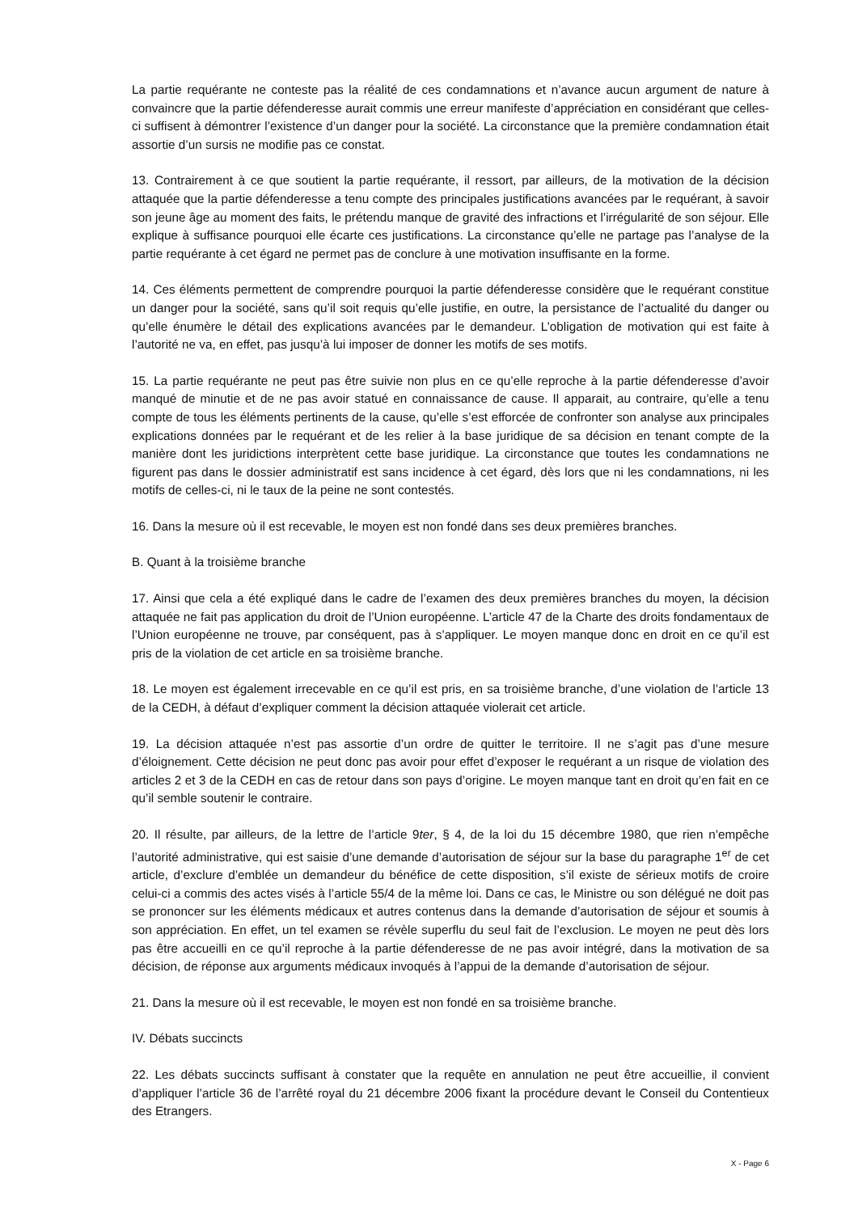La partie requérante ne conteste pas la réalité de ces condamnations et n’avance aucun argument de nature à convaincre que la partie défenderesse aurait commis une erreur manifeste d’appréciation en considérant que celles-ci suffisent à démontrer l’existence d’un danger pour la société. La circonstance que la première condamnation était assortie d’un sursis ne modifie pas ce constat.
13. Contrairement à ce que soutient la partie requérante, il ressort, par ailleurs, de la motivation de la décision attaquée que la partie défenderesse a tenu compte des principales justifications avancées par le requérant, à savoir son jeune âge au moment des faits, le prétendu manque de gravité des infractions et l’irrégularité de son séjour. Elle explique à suffisance pourquoi elle écarte ces justifications. La circonstance qu’elle ne partage pas l’analyse de la partie requérante à cet égard ne permet pas de conclure à une motivation insuffisante en la forme.
14. Ces éléments permettent de comprendre pourquoi la partie défenderesse considère que le requérant constitue un danger pour la société, sans qu’il soit requis qu’elle justifie, en outre, la persistance de l’actualité du danger ou qu’elle énumère le détail des explications avancées par le demandeur. L’obligation de motivation qui est faite à l’autorité ne va, en effet, pas jusqu’à lui imposer de donner les motifs de ses motifs.
15. La partie requérante ne peut pas être suivie non plus en ce qu’elle reproche à la partie défenderesse d’avoir manqué de minutie et de ne pas avoir statué en connaissance de cause. Il apparait, au contraire, qu’elle a tenu compte de tous les éléments pertinents de la cause, qu’elle s’est efforcée de confronter son analyse aux principales explications données par le requérant et de les relier à la base juridique de sa décision en tenant compte de la manière dont les juridictions interprètent cette base juridique. La circonstance que toutes les condamnations ne figurent pas dans le dossier administratif est sans incidence à cet égard, dès lors que ni les condamnations, ni les motifs de celles-ci, ni le taux de la peine ne sont contestés.
16. Dans la mesure où il est recevable, le moyen est non fondé dans ses deux premières branches.
B. Quant à la troisième branche
17. Ainsi que cela a été expliqué dans le cadre de l’examen des deux premières branches du moyen, la décision attaquée ne fait pas application du droit de l’Union européenne. L’article 47 de la Charte des droits fondamentaux de l’Union européenne ne trouve, par conséquent, pas à s’appliquer. Le moyen manque donc en droit en ce qu’il est pris de la violation de cet article en sa troisième branche.
18. Le moyen est également irrecevable en ce qu’il est pris, en sa troisième branche, d’une violation de l’article 13 de la CEDH, à défaut d’expliquer comment la décision attaquée violerait cet article.
19. La décision attaquée n’est pas assortie d’un ordre de quitter le territoire. Il ne s’agit pas d’une mesure d’éloignement. Cette décision ne peut donc pas avoir pour effet d’exposer le requérant a un risque de violation des articles 2 et 3 de la CEDH en cas de retour dans son pays d’origine. Le moyen manque tant en droit qu’en fait en ce qu’il semble soutenir le contraire.
20. Il résulte, par ailleurs, de la lettre de l’article 9ter, § 4, de la loi du 15 décembre 1980, que rien n’empêche l’autorité administrative, qui est saisie d’une demande d’autorisation de séjour sur la base du paragraphe 1<sup>er</sup> de cet article, d’exclure d’emblée un demandeur du bénéfice de cette disposition, s’il existe de sérieux motifs de croire celui-ci a commis des actes visés à l’article 55/4 de la même loi. Dans ce cas, le Ministre ou son délégué ne doit pas se prononcer sur les éléments médicaux et autres contenus dans la demande d’autorisation de séjour et soumis à son appréciation. En effet, un tel examen se révèle superflu du seul fait de l’exclusion. Le moyen ne peut dès lors pas être accueilli en ce qu’il reproche à la partie défenderesse de ne pas avoir intégré, dans la motivation de sa décision, de réponse aux arguments médicaux invoqués à l’appui de la demande d’autorisation de séjour.
21. Dans la mesure où il est recevable, le moyen est non fondé en sa troisième branche.
IV. Débats succincts
22. Les débats succincts suffisant à constater que la requête en annulation ne peut être accueillie, il convient d’appliquer l’article 36 de l’arrêté royal du 21 décembre 2006 fixant la procédure devant le Conseil du Contentieux des Etrangers.
X - Page 6